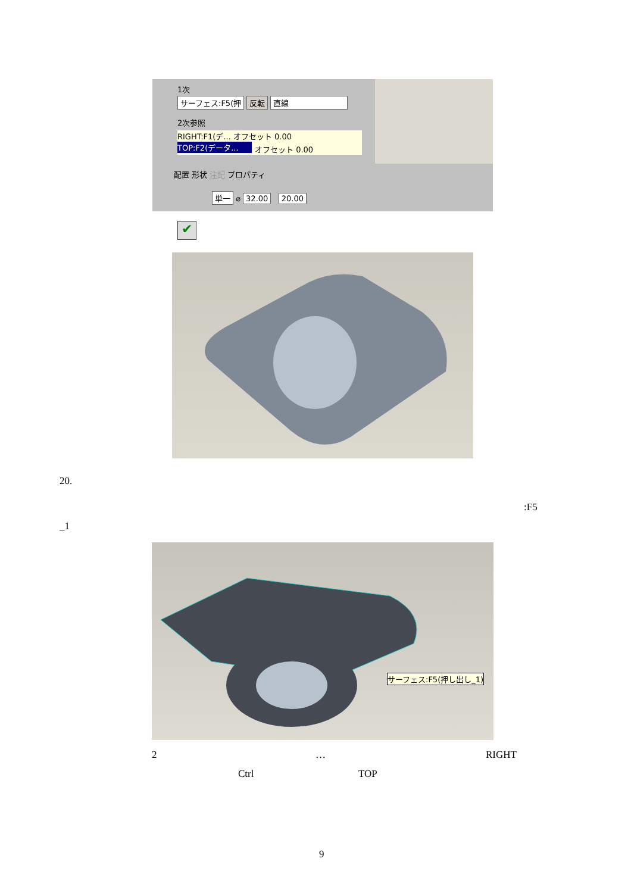1次
サーフェス:F5(押 反転 直線
2次参照
RIGHT:F1(デ... オフセット 0.00
TOP:F2(データ...
オフセット 0.00
配置 形状 注記 プロパティ
単一 ⌀ 32.00 20.00
✔
20.
:F5
_1
サーフェス:F5(押し出し_1)
2 … RIGHT
Ctrl TOP
9